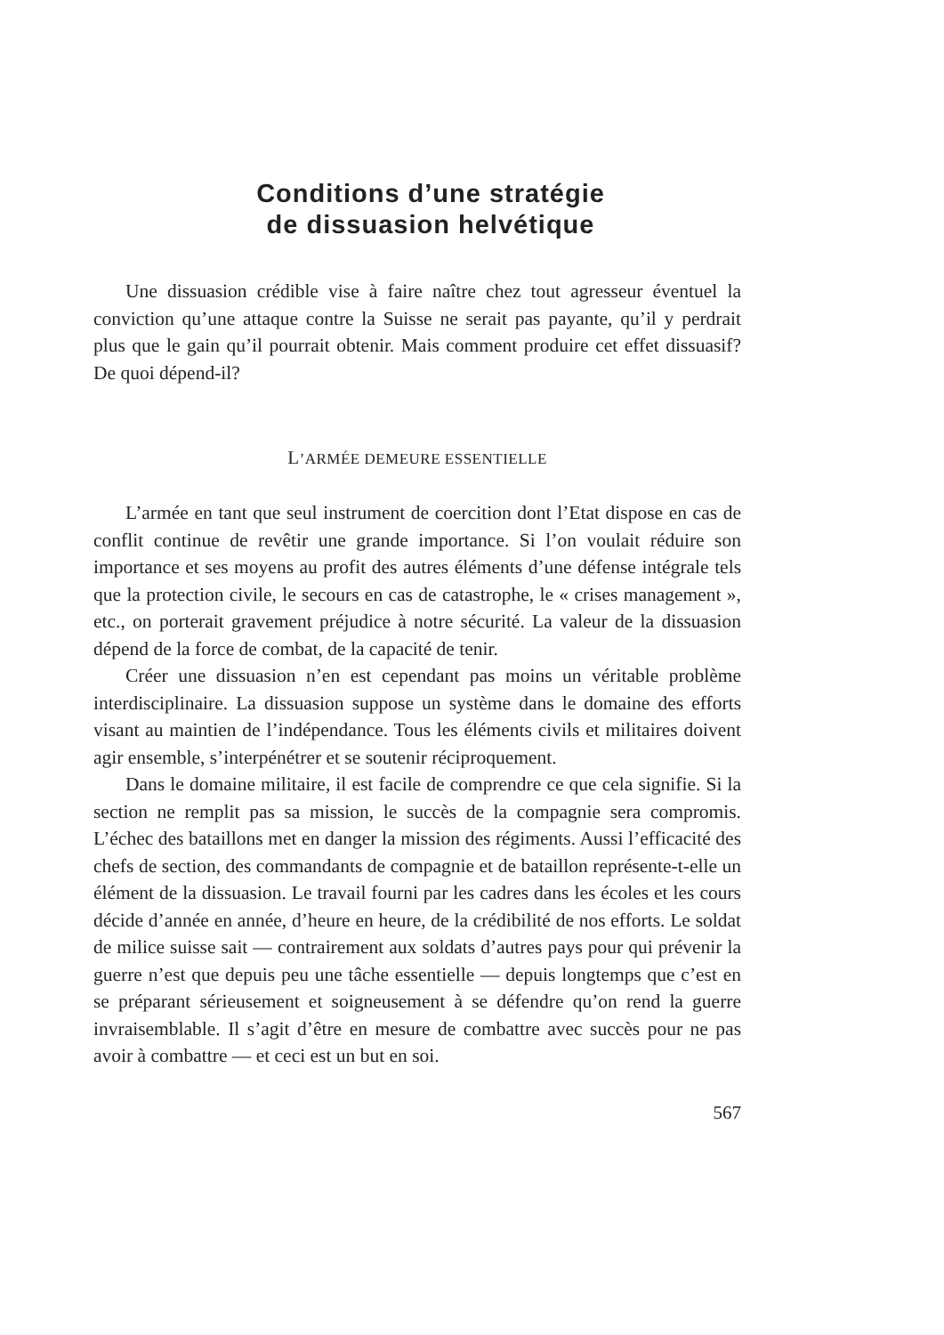Conditions d’une stratégie
de dissuasion helvétique
Une dissuasion crédible vise à faire naître chez tout agresseur éventuel la conviction qu’une attaque contre la Suisse ne serait pas payante, qu’il y perdrait plus que le gain qu’il pourrait obtenir. Mais comment produire cet effet dissuasif? De quoi dépend-il?
L’ARMÉE DEMEURE ESSENTIELLE
L’armée en tant que seul instrument de coercition dont l’Etat dispose en cas de conflit continue de revêtir une grande importance. Si l’on voulait réduire son importance et ses moyens au profit des autres éléments d’une défense intégrale tels que la protection civile, le secours en cas de catastrophe, le « crises management », etc., on porterait gravement préjudice à notre sécurité. La valeur de la dissuasion dépend de la force de combat, de la capacité de tenir.
Créer une dissuasion n’en est cependant pas moins un véritable problème interdisciplinaire. La dissuasion suppose un système dans le domaine des efforts visant au maintien de l’indépendance. Tous les éléments civils et militaires doivent agir ensemble, s’interpénétrer et se soutenir réciproquement.
Dans le domaine militaire, il est facile de comprendre ce que cela signifie. Si la section ne remplit pas sa mission, le succès de la compagnie sera compromis. L’échec des bataillons met en danger la mission des régiments. Aussi l’efficacité des chefs de section, des commandants de compagnie et de bataillon représente-t-elle un élément de la dissuasion. Le travail fourni par les cadres dans les écoles et les cours décide d’année en année, d’heure en heure, de la crédibilité de nos efforts. Le soldat de milice suisse sait — contrairement aux soldats d’autres pays pour qui prévenir la guerre n’est que depuis peu une tâche essentielle — depuis longtemps que c’est en se préparant sérieusement et soigneusement à se défendre qu’on rend la guerre invraisemblable. Il s’agit d’être en mesure de combattre avec succès pour ne pas avoir à combattre — et ceci est un but en soi.
567